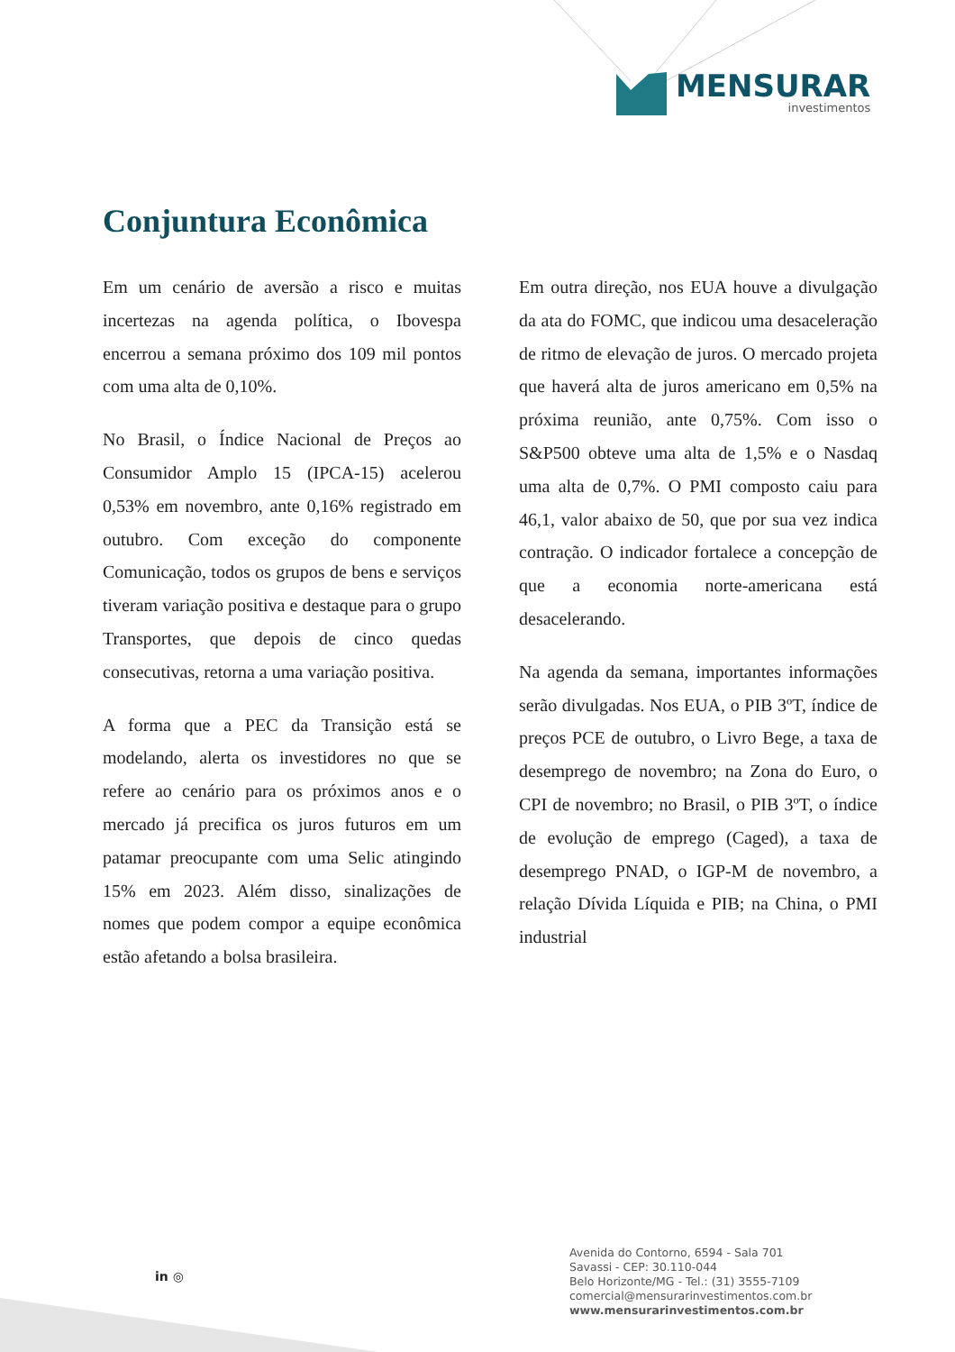MENSURAR
investimentos
Conjuntura Econômica
Em um cenário de aversão a risco e muitas incertezas na agenda política, o Ibovespa encerrou a semana próximo dos 109 mil pontos com uma alta de 0,10%.
No Brasil, o Índice Nacional de Preços ao Consumidor Amplo 15 (IPCA-15) acelerou 0,53% em novembro, ante 0,16% registrado em outubro. Com exceção do componente Comunicação, todos os grupos de bens e serviços tiveram variação positiva e destaque para o grupo Transportes, que depois de cinco quedas consecutivas, retorna a uma variação positiva.
A forma que a PEC da Transição está se modelando, alerta os investidores no que se refere ao cenário para os próximos anos e o mercado já precifica os juros futuros em um patamar preocupante com uma Selic atingindo 15% em 2023. Além disso, sinalizações de nomes que podem compor a equipe econômica estão afetando a bolsa brasileira.
Em outra direção, nos EUA houve a divulgação da ata do FOMC, que indicou uma desaceleração de ritmo de elevação de juros. O mercado projeta que haverá alta de juros americano em 0,5% na próxima reunião, ante 0,75%. Com isso o S&P500 obteve uma alta de 1,5% e o Nasdaq uma alta de 0,7%. O PMI composto caiu para 46,1, valor abaixo de 50, que por sua vez indica contração. O indicador fortalece a concepção de que a economia norte-americana está desacelerando.
Na agenda da semana, importantes informações serão divulgadas. Nos EUA, o PIB 3ºT, índice de preços PCE de outubro, o Livro Bege, a taxa de desemprego de novembro; na Zona do Euro, o CPI de novembro; no Brasil, o PIB 3ºT, o índice de evolução de emprego (Caged), a taxa de desemprego PNAD, o IGP-M de novembro, a relação Dívida Líquida e PIB; na China, o PMI industrial
in ◎
Avenida do Contorno, 6594 - Sala 701
Savassi - CEP: 30.110-044
Belo Horizonte/MG - Tel.: (31) 3555-7109
comercial@mensurarinvestimentos.com.br
www.mensurarinvestimentos.com.br